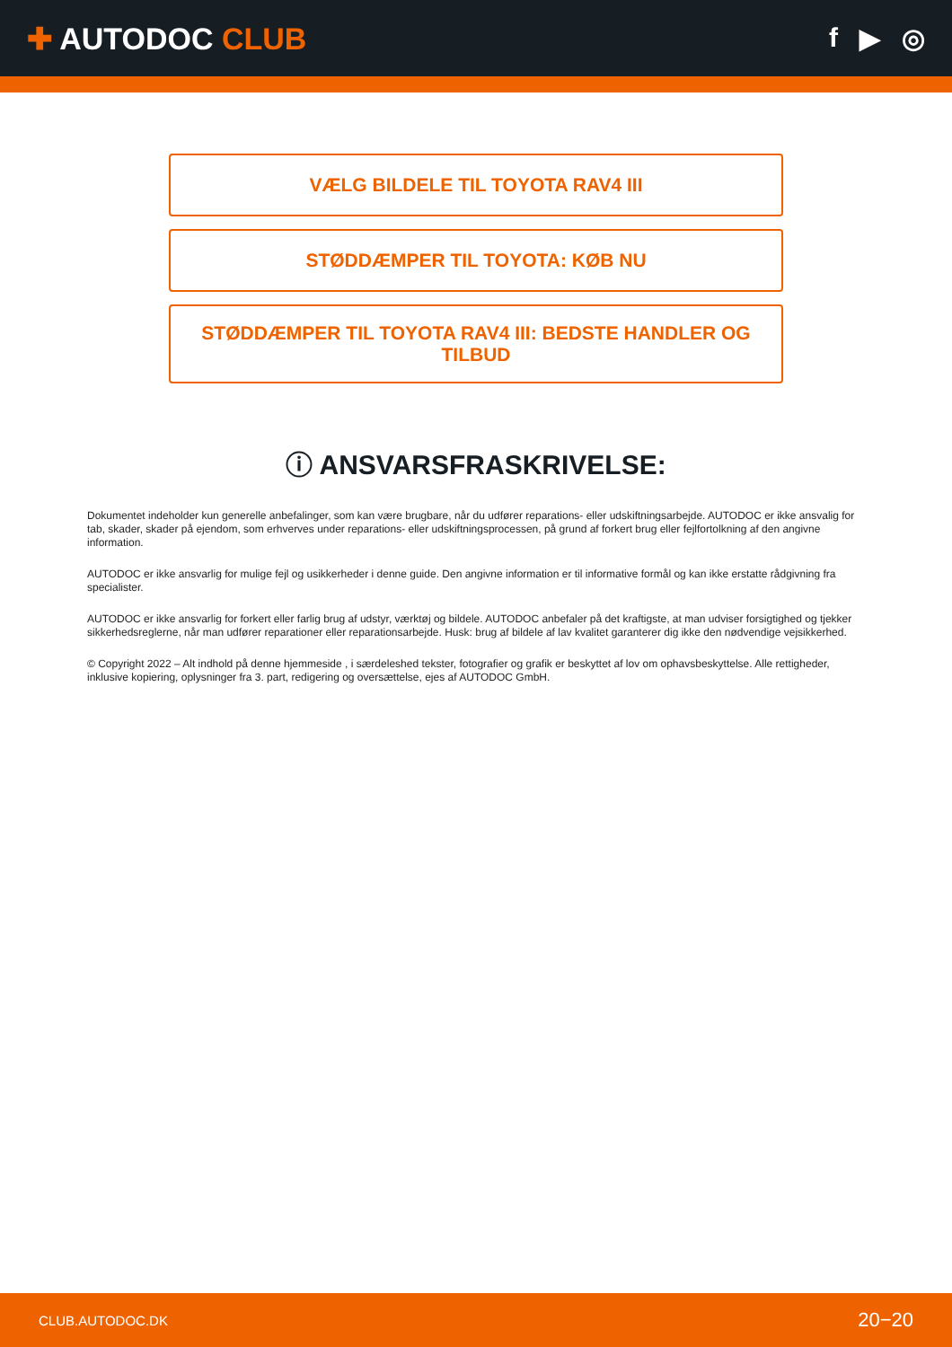✚ AUTODOC CLUB f ▶ ◎
VÆLG BILDELE TIL TOYOTA RAV4 III
STØDDÆMPER TIL TOYOTA: KØB NU
STØDDÆMPER TIL TOYOTA RAV4 III: BEDSTE HANDLER OG TILBUD
ⓘ ANSVARSFRASKRIVELSE:
Dokumentet indeholder kun generelle anbefalinger, som kan være brugbare, når du udfører reparations- eller udskiftningsarbejde. AUTODOC er ikke ansvalig for tab, skader, skader på ejendom, som erhverves under reparations- eller udskiftningsprocessen, på grund af forkert brug eller fejlfortolkning af den angivne information.
AUTODOC er ikke ansvarlig for mulige fejl og usikkerheder i denne guide. Den angivne information er til informative formål og kan ikke erstatte rådgivning fra specialister.
AUTODOC er ikke ansvarlig for forkert eller farlig brug af udstyr, værktøj og bildele. AUTODOC anbefaler på det kraftigste, at man udviser forsigtighed og tjekker sikkerhedsreglerne, når man udfører reparationer eller reparationsarbejde. Husk: brug af bildele af lav kvalitet garanterer dig ikke den nødvendige vejsikkerhed.
© Copyright 2022 – Alt indhold på denne hjemmeside , i særdeleshed tekster, fotografier og grafik er beskyttet af lov om ophavsbeskyttelse. Alle rettigheder, inklusive kopiering, oplysninger fra 3. part, redigering og oversættelse, ejes af AUTODOC GmbH.
CLUB.AUTODOC.DK 20−20